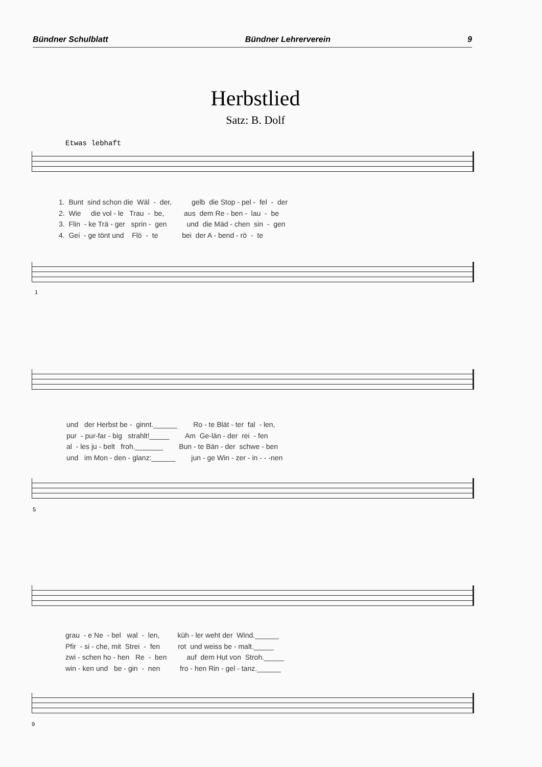Bündner Schulblatt Bündner Lehrerverein 9
Herbstlied
Satz: B. Dolf
Etwas lebhaft
1. Bunt sind schon die Wäl - der, gelb die Stop - pel - fel - der 2. Wie die vol - le Trau - be, aus dem Re - ben - lau - be 3. Flin - ke Trä - ger sprin - gen und die Mäd - chen sin - gen 4. Gei - ge tönt und Flö - te bei der A - bend - rö - te
1
und der Herbst be - ginnt.______ Ro - te Blät - ter fal - len, pur - pur-far - big strahlt!_____ Am Ge-län - der rei - fen al - les ju - belt froh._______ Bun - te Bän - der schwe - ben und im Mon - den - glanz:______ jun - ge Win - zer - in - - -nen
5
grau - e Ne - bel wal - len, küh - ler weht der Wind.______ Pfir - si - che, mit Strei - fen rot und weiss be - malt._____ zwi - schen ho - hen Re - ben auf dem Hut von Stroh._____ win - ken und be - gin - nen fro - hen Rin - gel - tanz.______
9